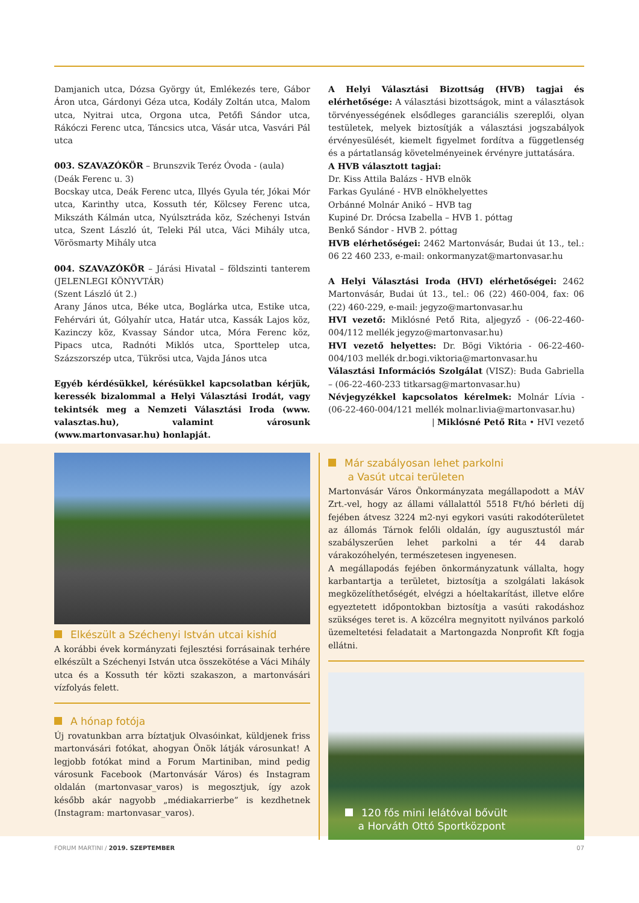Damjanich utca, Dózsa György út, Emlékezés tere, Gábor Áron utca, Gárdonyi Géza utca, Kodály Zoltán utca, Malom utca, Nyitrai utca, Orgona utca, Petőfi Sándor utca, Rákóczi Ferenc utca, Táncsics utca, Vásár utca, Vasvári Pál utca
003. SZAVAZÓKÖR – Brunszvik Teréz Óvoda - (aula)
(Deák Ferenc u. 3)
Bocskay utca, Deák Ferenc utca, Illyés Gyula tér, Jókai Mór utca, Karinthy utca, Kossuth tér, Kölcsey Ferenc utca, Mikszáth Kálmán utca, Nyúlsztráda köz, Széchenyi István utca, Szent László út, Teleki Pál utca, Váci Mihály utca, Vörösmarty Mihály utca
004. SZAVAZÓKÖR – Járási Hivatal – földszinti tanterem (JELENLEGI KÖNYVTÁR)
(Szent László út 2.)
Arany János utca, Béke utca, Boglárka utca, Estike utca, Fehérvári út, Gólyahír utca, Határ utca, Kassák Lajos köz, Kazinczy köz, Kvassay Sándor utca, Móra Ferenc köz, Pipacs utca, Radnóti Miklós utca, Sporttelep utca, Százszorszép utca, Tükrösi utca, Vajda János utca
Egyéb kérdésükkel, kérésükkel kapcsolatban kérjük, keressék bizalommal a Helyi Választási Irodát, vagy tekintsék meg a Nemzeti Választási Iroda (www. valasztas.hu), valamint városunk (www.martonvasar.hu) honlapját.
A Helyi Választási Bizottság (HVB) tagjai és elérhetősége: A választási bizottságok, mint a választások törvényességének elsődleges garanciális szereplői, olyan testületek, melyek biztosítják a választási jogszabályok érvényesülését, kiemelt figyelmet fordítva a függetlenség és a pártatlanság követelményeinek érvényre juttatására.
A HVB választott tagjai:
Dr. Kiss Attila Balázs - HVB elnök
Farkas Gyuláné - HVB elnökhelyettes
Orbánné Molnár Anikó – HVB tag
Kupiné Dr. Drócsa Izabella – HVB 1. póttag
Benkő Sándor - HVB 2. póttag
HVB elérhetőségei: 2462 Martonvásár, Budai út 13., tel.: 06 22 460 233, e-mail: onkormanyzat@martonvasar.hu
A Helyi Választási Iroda (HVI) elérhetőségei: 2462 Martonvásár, Budai út 13., tel.: 06 (22) 460-004, fax: 06 (22) 460-229, e-mail: jegyzo@martonvasar.hu
HVI vezető: Miklósné Pető Rita, aljegyző - (06-22-460-004/112 mellék jegyzo@martonvasar.hu)
HVI vezető helyettes: Dr. Bögi Viktória - 06-22-460-004/103 mellék dr.bogi.viktoria@martonvasar.hu
Választási Információs Szolgálat (VISZ): Buda Gabriella – (06-22-460-233 titkarsag@martonvasar.hu)
Névjegyzékkel kapcsolatos kérelmek: Molnár Lívia - (06-22-460-004/121 mellék molnar.livia@martonvasar.hu)
| Miklósné Pető Rita • HVI vezető
Elkészült a Széchenyi István utcai kishíd
A korábbi évek kormányzati fejlesztési forrásainak terhére elkészült a Széchenyi István utca összekötése a Váci Mihály utca és a Kossuth tér közti szakaszon, a martonvásári vízfolyás felett.
A hónap fotója
Új rovatunkban arra bíztatjuk Olvasóinkat, küldjenek friss martonvásári fotókat, ahogyan Önök látják városunkat! A legjobb fotókat mind a Forum Martiniban, mind pedig városunk Facebook (Martonvásár Város) és Instagram oldalán (martonvasar_varos) is megosztjuk, így azok később akár nagyobb „médiakarrierbe” is kezdhetnek (Instagram: martonvasar_varos).
Már szabályosan lehet parkolni
a Vasút utcai területen
Martonvásár Város Önkormányzata megállapodott a MÁV Zrt.-vel, hogy az állami vállalattól 5518 Ft/hó bérleti díj fejében átvesz 3224 m2-nyi egykori vasúti rakodóterületet az állomás Tárnok felőli oldalán, így augusztustól már szabályszerűen lehet parkolni a tér 44 darab várakozóhelyén, természetesen ingyenesen.
A megállapodás fejében önkormányzatunk vállalta, hogy karbantartja a területet, biztosítja a szolgálati lakások megközelíthetőségét, elvégzi a hóeltakarítást, illetve előre egyeztetett időpontokban biztosítja a vasúti rakodáshoz szükséges teret is. A közcélra megnyitott nyilvános parkoló üzemeltetési feladatait a Martongazda Nonprofit Kft fogja ellátni.
120 fős mini lelátóval bővült
a Horváth Ottó Sportközpont
FORUM MARTINI / 2019. SZEPTEMBER 07